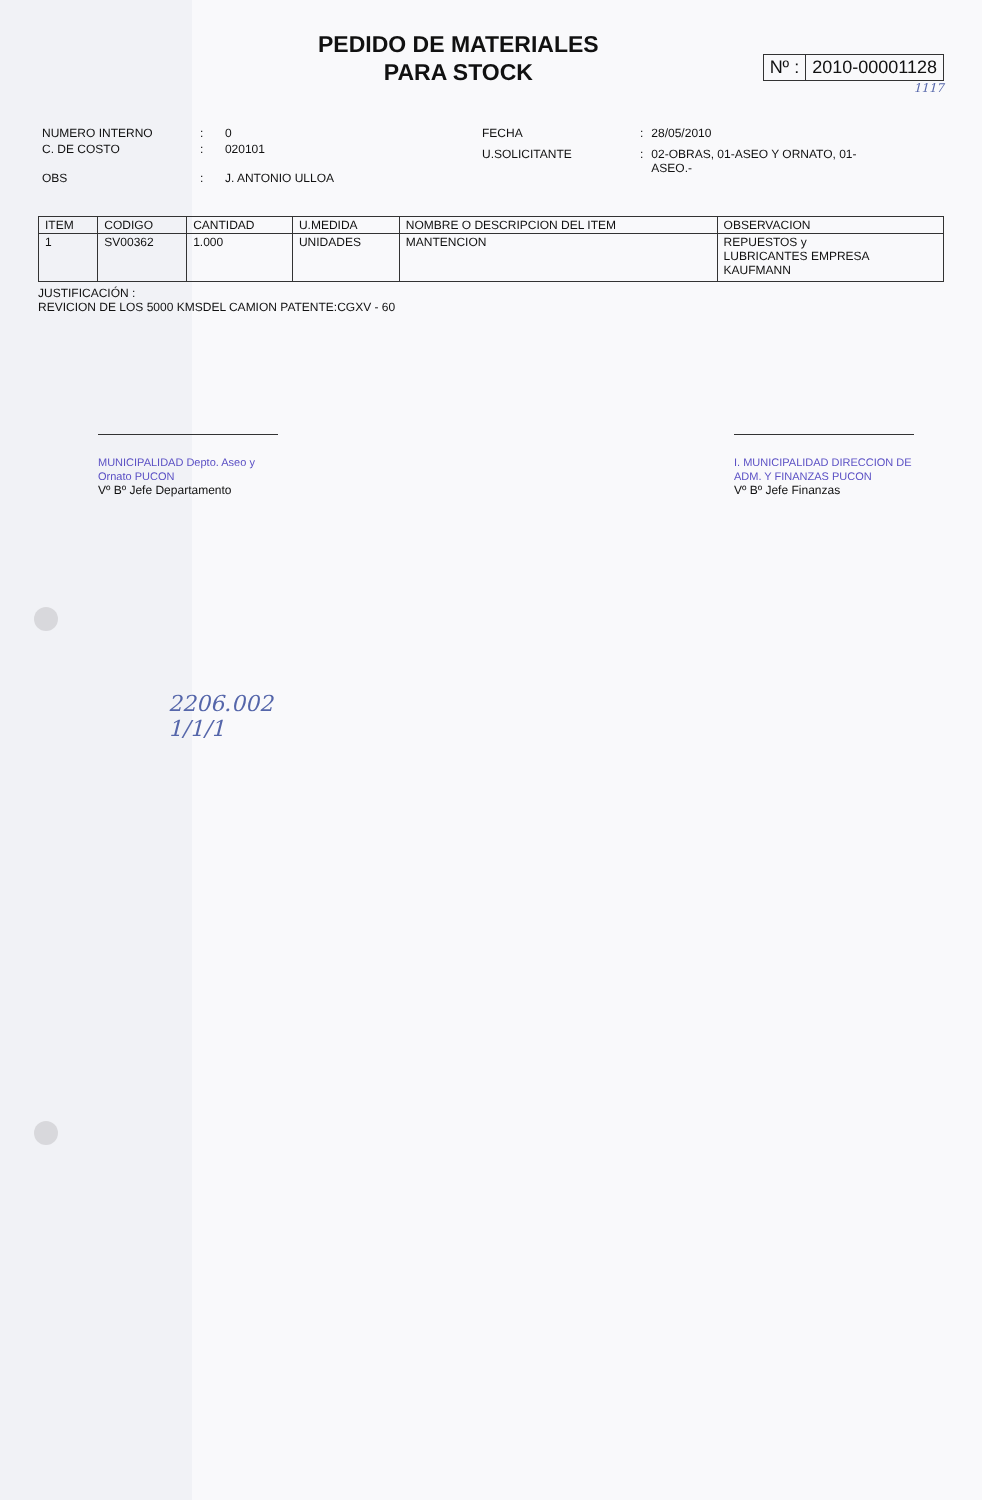PEDIDO DE MATERIALES
PARA STOCK
Nº : 2010-00001128
1117
| NUMERO INTERNO | : | 0 |
| C. DE COSTO | : | 020101 |
| OBS | : | J. ANTONIO ULLOA |
| FECHA | : | 28/05/2010 |
| U.SOLICITANTE | : | 02-OBRAS, 01-ASEO Y ORNATO, 01-ASEO.- |
| ITEM | CODIGO | CANTIDAD | U.MEDIDA | NOMBRE O DESCRIPCION DEL ITEM | OBSERVACION |
| --- | --- | --- | --- | --- | --- |
| 1 | SV00362 | 1.000 | UNIDADES | MANTENCION | REPUESTOS y LUBRICANTES EMPRESA KAUFMANN |
JUSTIFICACIÓN :
REVICION DE LOS 5000 KMSDEL CAMION PATENTE:CGXV - 60
MUNICIPALIDAD Depto. Aseo y Ornato PUCON
Vº Bº Jefe Departamento
I. MUNICIPALIDAD DIRECCION DE ADM. Y FINANZAS PUCON
Vº Bº Jefe Finanzas
2206.002
1/1/1